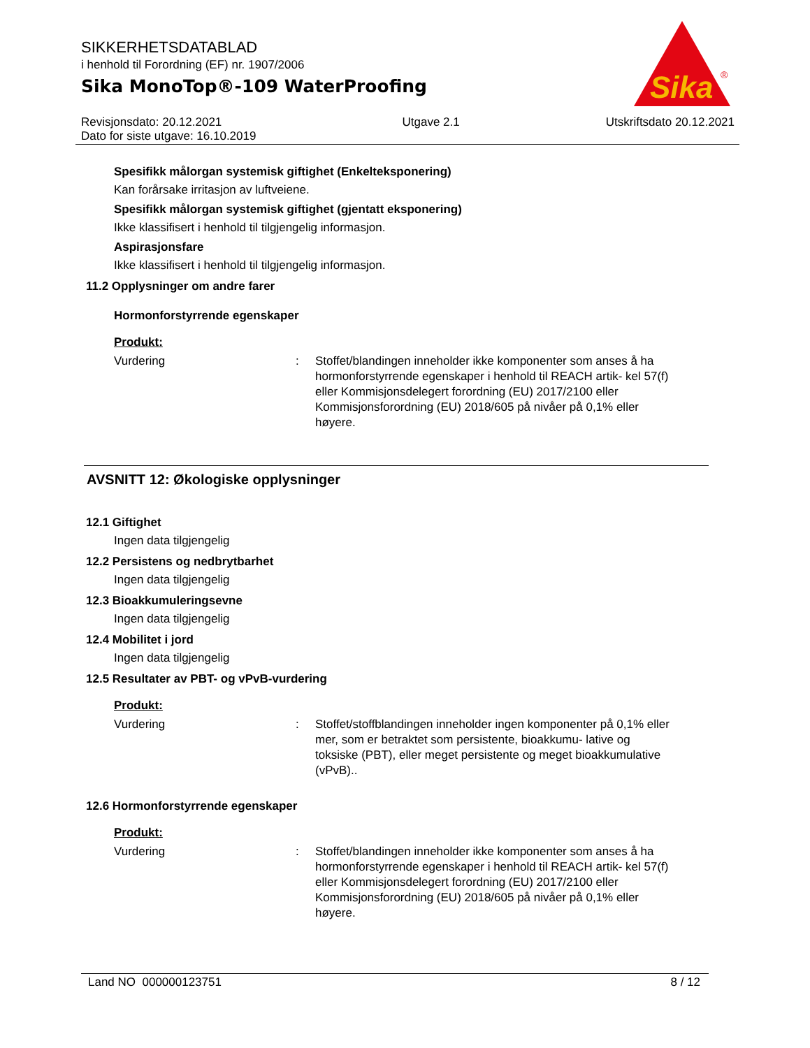SIKKERHETSDATABLAD
i henhold til Forordning (EF) nr. 1907/2006
Sika MonoTop®-109 WaterProofing
Sika
®
Revisjonsdato: 20.12.2021
Dato for siste utgave: 16.10.2019
Utgave 2.1 Utskriftsdato 20.12.2021
Spesifikk målorgan systemisk giftighet (Enkelteksponering)
Kan forårsake irritasjon av luftveiene.
Spesifikk målorgan systemisk giftighet (gjentatt eksponering)
Ikke klassifisert i henhold til tilgjengelig informasjon.
Aspirasjonsfare
Ikke klassifisert i henhold til tilgjengelig informasjon.
11.2 Opplysninger om andre farer
Hormonforstyrrende egenskaper
Produkt:
Vurdering : Stoffet/blandingen inneholder ikke komponenter som anses å ha hormonforstyrrende egenskaper i henhold til REACH artik- kel 57(f) eller Kommisjonsdelegert forordning (EU) 2017/2100 eller Kommisjonsforordning (EU) 2018/605 på nivåer på 0,1% eller høyere.
AVSNITT 12: Økologiske opplysninger
12.1 Giftighet
Ingen data tilgjengelig
12.2 Persistens og nedbrytbarhet
Ingen data tilgjengelig
12.3 Bioakkumuleringsevne
Ingen data tilgjengelig
12.4 Mobilitet i jord
Ingen data tilgjengelig
12.5 Resultater av PBT- og vPvB-vurdering
Produkt:
Vurdering : Stoffet/stoffblandingen inneholder ingen komponenter på 0,1% eller mer, som er betraktet som persistente, bioakkumu- lative og toksiske (PBT), eller meget persistente og meget bioakkumulative (vPvB)..
12.6 Hormonforstyrrende egenskaper
Produkt:
Vurdering : Stoffet/blandingen inneholder ikke komponenter som anses å ha hormonforstyrrende egenskaper i henhold til REACH artik- kel 57(f) eller Kommisjonsdelegert forordning (EU) 2017/2100 eller Kommisjonsforordning (EU) 2018/605 på nivåer på 0,1% eller høyere.
Land NO 000000123751 8 / 12